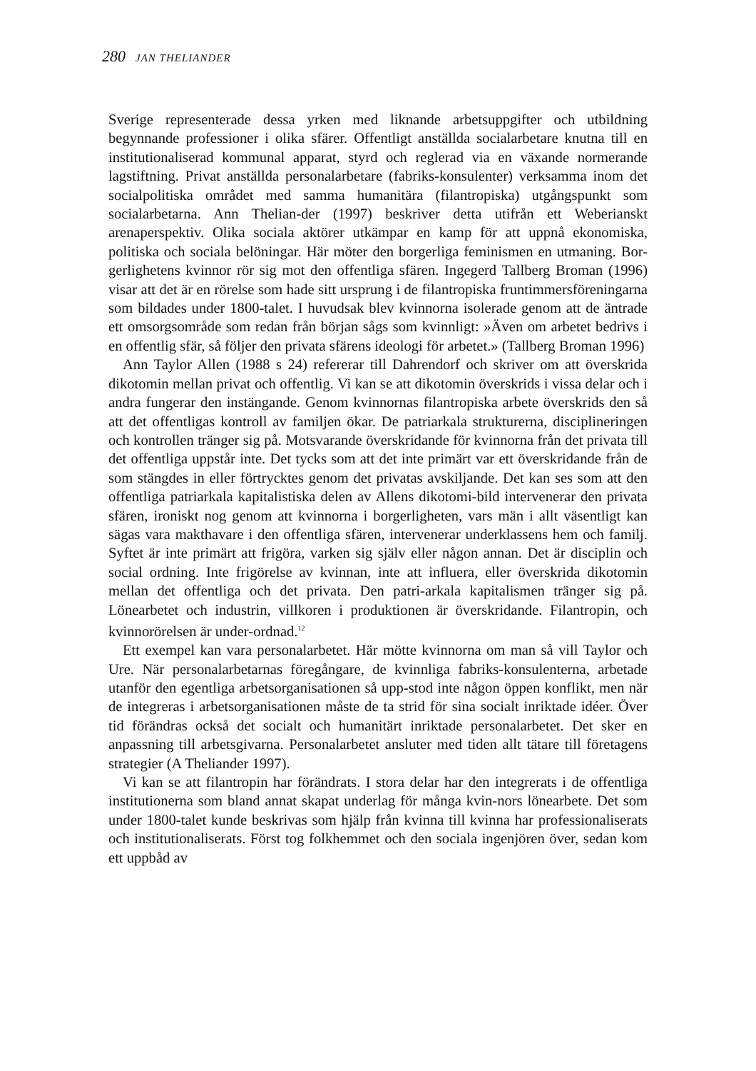280 JAN THELIANDER
Sverige representerade dessa yrken med liknande arbetsuppgifter och utbildning begynnande professioner i olika sfärer. Offentligt anställda socialarbetare knutna till en institutionaliserad kommunal apparat, styrd och reglerad via en växande normerande lagstiftning. Privat anställda personalarbetare (fabriks-konsulenter) verksamma inom det socialpolitiska området med samma humanitära (filantropiska) utgångspunkt som socialarbetarna. Ann Thelian-der (1997) beskriver detta utifrån ett Weberianskt arenaperspektiv. Olika sociala aktörer utkämpar en kamp för att uppnå ekonomiska, politiska och sociala belöningar. Här möter den borgerliga feminismen en utmaning. Bor-gerlighetens kvinnor rör sig mot den offentliga sfären. Ingegerd Tallberg Broman (1996) visar att det är en rörelse som hade sitt ursprung i de filantropiska fruntimmersföreningarna som bildades under 1800-talet. I huvudsak blev kvinnorna isolerade genom att de äntrade ett omsorgsområde som redan från början sågs som kvinnligt: »Även om arbetet bedrivs i en offentlig sfär, så följer den privata sfärens ideologi för arbetet.» (Tallberg Broman 1996)
Ann Taylor Allen (1988 s 24) refererar till Dahrendorf och skriver om att överskrida dikotomin mellan privat och offentlig. Vi kan se att dikotomin överskrids i vissa delar och i andra fungerar den instängande. Genom kvinnornas filantropiska arbete överskrids den så att det offentligas kontroll av familjen ökar. De patriarkala strukturerna, disciplineringen och kontrollen tränger sig på. Motsvarande överskridande för kvinnorna från det privata till det offentliga uppstår inte. Det tycks som att det inte primärt var ett överskridande från de som stängdes in eller förtrycktes genom det privatas avskiljande. Det kan ses som att den offentliga patriarkala kapitalistiska delen av Allens dikotomi-bild intervenerar den privata sfären, ironiskt nog genom att kvinnorna i borgerligheten, vars män i allt väsentligt kan sägas vara makthavare i den offentliga sfären, intervenerar underklassens hem och familj. Syftet är inte primärt att frigöra, varken sig själv eller någon annan. Det är disciplin och social ordning. Inte frigörelse av kvinnan, inte att influera, eller överskrida dikotomin mellan det offentliga och det privata. Den patri-arkala kapitalismen tränger sig på. Lönearbetet och industrin, villkoren i produktionen är överskridande. Filantropin, och kvinnorörelsen är under-ordnad.<sup>12</sup>
Ett exempel kan vara personalarbetet. Här mötte kvinnorna om man så vill Taylor och Ure. När personalarbetarnas föregångare, de kvinnliga fabriks-konsulenterna, arbetade utanför den egentliga arbetsorganisationen så upp-stod inte någon öppen konflikt, men när de integreras i arbetsorganisationen måste de ta strid för sina socialt inriktade idéer. Över tid förändras också det socialt och humanitärt inriktade personalarbetet. Det sker en anpassning till arbetsgivarna. Personalarbetet ansluter med tiden allt tätare till företagens strategier (A Theliander 1997).
Vi kan se att filantropin har förändrats. I stora delar har den integrerats i de offentliga institutionerna som bland annat skapat underlag för många kvin-nors lönearbete. Det som under 1800-talet kunde beskrivas som hjälp från kvinna till kvinna har professionaliserats och institutionaliserats. Först tog folkhemmet och den sociala ingenjören över, sedan kom ett uppbåd av